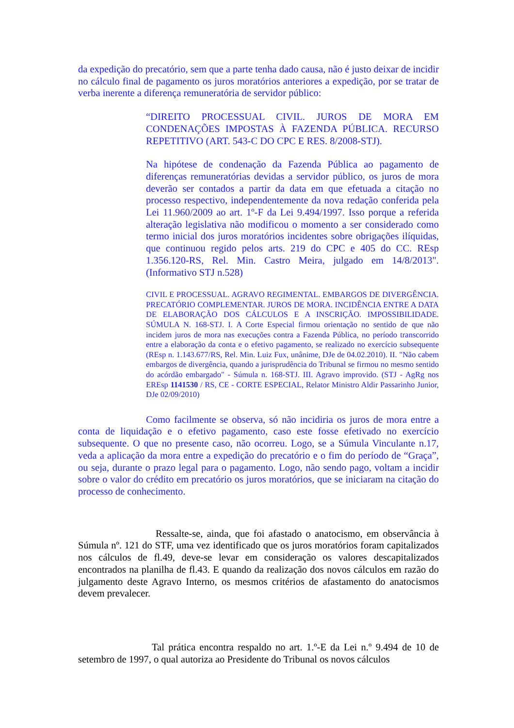da expedição do precatório, sem que a parte tenha dado causa, não é justo deixar de incidir no cálculo final de pagamento os juros moratórios anteriores a expedição, por se tratar de verba inerente a diferença remuneratória de servidor público:
“DIREITO PROCESSUAL CIVIL. JUROS DE MORA EM CONDENAÇÕES IMPOSTAS À FAZENDA PÚBLICA. RECURSO REPETITIVO (ART. 543-C DO CPC E RES. 8/2008-STJ).
Na hipótese de condenação da Fazenda Pública ao pagamento de diferenças remuneratórias devidas a servidor público, os juros de mora deverão ser contados a partir da data em que efetuada a citação no processo respectivo, independentemente da nova redação conferida pela Lei 11.960/2009 ao art. 1º-F da Lei 9.494/1997. Isso porque a referida alteração legislativa não modificou o momento a ser considerado como termo inicial dos juros moratórios incidentes sobre obrigações ilíquidas, que continuou regido pelos arts. 219 do CPC e 405 do CC. REsp 1.356.120-RS, Rel. Min. Castro Meira, julgado em 14/8/2013". (Informativo STJ n.528)
CIVIL E PROCESSUAL. AGRAVO REGIMENTAL. EMBARGOS DE DIVERGÊNCIA. PRECATÓRIO COMPLEMENTAR. JUROS DE MORA. INCIDÊNCIA ENTRE A DATA DE ELABORAÇÃO DOS CÁLCULOS E A INSCRIÇÃO. IMPOSSIBILIDADE. SÚMULA N. 168-STJ. I. A Corte Especial firmou orientação no sentido de que não incidem juros de mora nas execuções contra a Fazenda Pública, no período transcorrido entre a elaboração da conta e o efetivo pagamento, se realizado no exercício subsequente (REsp n. 1.143.677/RS, Rel. Min. Luiz Fux, unânime, DJe de 04.02.2010). II. "Não cabem embargos de divergência, quando a jurisprudência do Tribunal se firmou no mesmo sentido do acórdão embargado" - Súmula n. 168-STJ. III. Agravo improvido. (STJ - AgRg nos EREsp 1141530 / RS, CE - CORTE ESPECIAL, Relator Ministro Aldir Passarinho Junior, DJe 02/09/2010)
Como facilmente se observa, só não incidiria os juros de mora entre a conta de liquidação e o efetivo pagamento, caso este fosse efetivado no exercício subsequente. O que no presente caso, não ocorreu. Logo, se a Súmula Vinculante n.17, veda a aplicação da mora entre a expedição do precatório e o fim do período de “Graça”, ou seja, durante o prazo legal para o pagamento. Logo, não sendo pago, voltam a incidir sobre o valor do crédito em precatório os juros moratórios, que se iniciaram na citação do processo de conhecimento.
Ressalte-se, ainda, que foi afastado o anatocismo, em observância à Súmula nº. 121 do STF, uma vez identificado que os juros moratórios foram capitalizados nos cálculos de fl.49, deve-se levar em consideração os valores descapitalizados encontrados na planilha de fl.43. E quando da realização dos novos cálculos em razão do julgamento deste Agravo Interno, os mesmos critérios de afastamento do anatocismos devem prevalecer.
Tal prática encontra respaldo no art. 1.º-E da Lei n.º 9.494 de 10 de setembro de 1997, o qual autoriza ao Presidente do Tribunal os novos cálculos